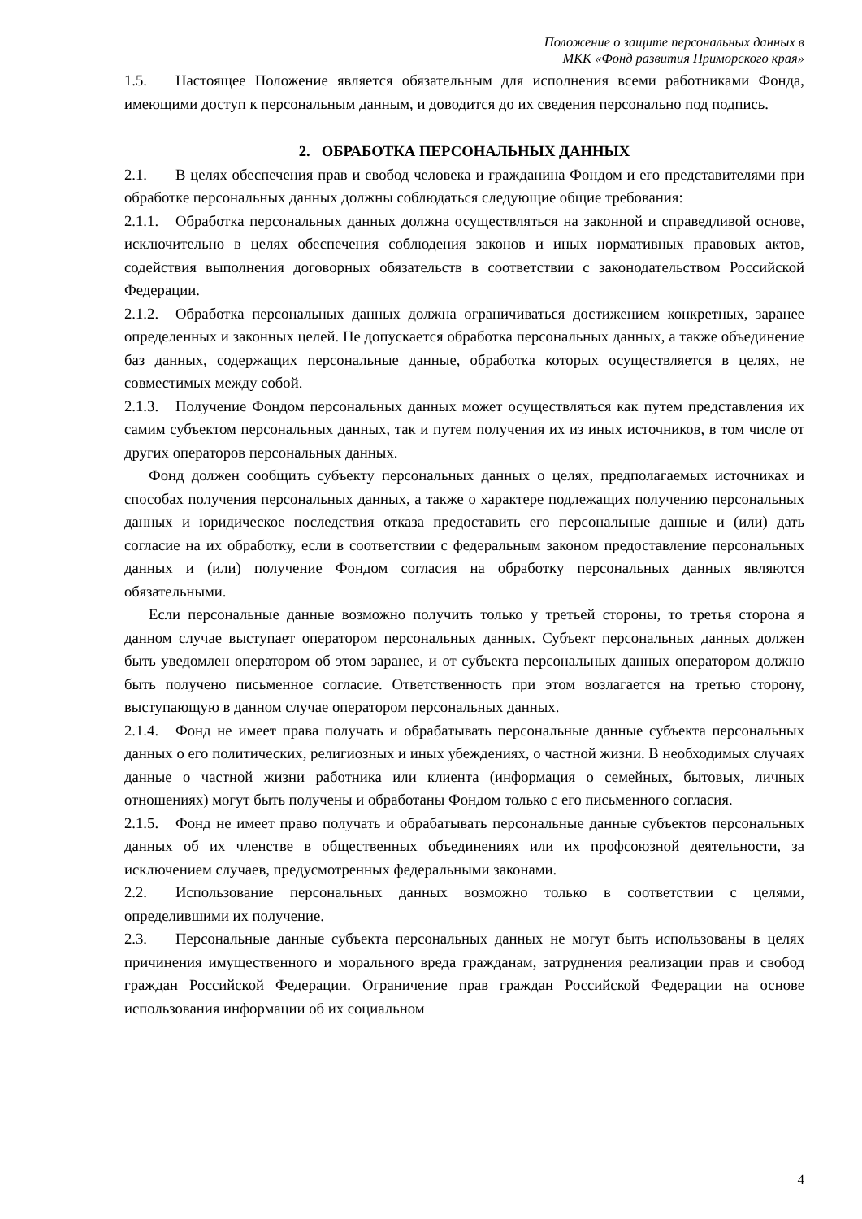Положение о защите персональных данных в
МКК «Фонд развития Приморского края»
1.5. Настоящее Положение является обязательным для исполнения всеми работниками Фонда, имеющими доступ к персональным данным, и доводится до их сведения персонально под подпись.
2. ОБРАБОТКА ПЕРСОНАЛЬНЫХ ДАННЫХ
2.1. В целях обеспечения прав и свобод человека и гражданина Фондом и его представителями при обработке персональных данных должны соблюдаться следующие общие требования:
2.1.1. Обработка персональных данных должна осуществляться на законной и справедливой основе, исключительно в целях обеспечения соблюдения законов и иных нормативных правовых актов, содействия выполнения договорных обязательств в соответствии с законодательством Российской Федерации.
2.1.2. Обработка персональных данных должна ограничиваться достижением конкретных, заранее определенных и законных целей. Не допускается обработка персональных данных, а также объединение баз данных, содержащих персональные данные, обработка которых осуществляется в целях, не совместимых между собой.
2.1.3. Получение Фондом персональных данных может осуществляться как путем представления их самим субъектом персональных данных, так и путем получения их из иных источников, в том числе от других операторов персональных данных.
Фонд должен сообщить субъекту персональных данных о целях, предполагаемых источниках и способах получения персональных данных, а также о характере подлежащих получению персональных данных и юридическое последствия отказа предоставить его персональные данные и (или) дать согласие на их обработку, если в соответствии с федеральным законом предоставление персональных данных и (или) получение Фондом согласия на обработку персональных данных являются обязательными.
Если персональные данные возможно получить только у третьей стороны, то третья сторона я данном случае выступает оператором персональных данных. Субъект персональных данных должен быть уведомлен оператором об этом заранее, и от субъекта персональных данных оператором должно быть получено письменное согласие. Ответственность при этом возлагается на третью сторону, выступающую в данном случае оператором персональных данных.
2.1.4. Фонд не имеет права получать и обрабатывать персональные данные субъекта персональных данных о его политических, религиозных и иных убеждениях, о частной жизни. В необходимых случаях данные о частной жизни работника или клиента (информация о семейных, бытовых, личных отношениях) могут быть получены и обработаны Фондом только с его письменного согласия.
2.1.5. Фонд не имеет право получать и обрабатывать персональные данные субъектов персональных данных об их членстве в общественных объединениях или их профсоюзной деятельности, за исключением случаев, предусмотренных федеральными законами.
2.2. Использование персональных данных возможно только в соответствии с целями, определившими их получение.
2.3. Персональные данные субъекта персональных данных не могут быть использованы в целях причинения имущественного и морального вреда гражданам, затруднения реализации прав и свобод граждан Российской Федерации. Ограничение прав граждан Российской Федерации на основе использования информации об их социальном
4